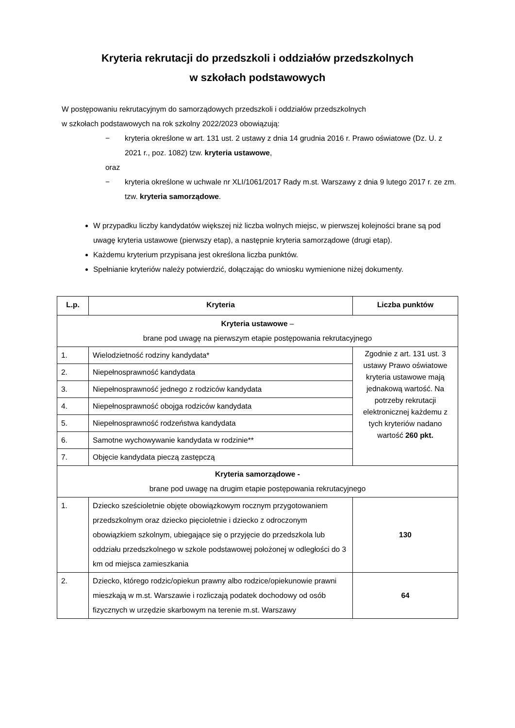Kryteria rekrutacji do przedszkoli i oddziałów przedszkolnych
w szkołach podstawowych
W postępowaniu rekrutacyjnym do samorządowych przedszkoli i oddziałów przedszkolnych
w szkołach podstawowych na rok szkolny 2022/2023 obowiązują:
− kryteria określone w art. 131 ust. 2 ustawy z dnia 14 grudnia 2016 r. Prawo oświatowe (Dz. U. z 2021 r., poz. 1082) tzw. kryteria ustawowe,
oraz
− kryteria określone w uchwale nr XLI/1061/2017 Rady m.st. Warszawy z dnia 9 lutego 2017 r. ze zm. tzw. kryteria samorządowe.
W przypadku liczby kandydatów większej niż liczba wolnych miejsc, w pierwszej kolejności brane są pod uwagę kryteria ustawowe (pierwszy etap), a następnie kryteria samorządowe (drugi etap).
Każdemu kryterium przypisana jest określona liczba punktów.
Spełnianie kryteriów należy potwierdzić, dołączając do wniosku wymienione niżej dokumenty.
| L.p. | Kryteria | Liczba punktów |
| --- | --- | --- |
| Kryteria ustawowe – brane pod uwagę na pierwszym etapie postępowania rekrutacyjnego | | |
| 1. | Wielodzietność rodziny kandydata* | Zgodnie z art. 131 ust. 3 ustawy Prawo oświatowe kryteria ustawowe mają jednakową wartość. Na potrzeby rekrutacji elektronicznej każdemu z tych kryteriów nadano wartość 260 pkt. |
| 2. | Niepełnosprawność kandydata | |
| 3. | Niepełnosprawność jednego z rodziców kandydata | |
| 4. | Niepełnosprawność obojga rodziców kandydata | |
| 5. | Niepełnosprawność rodzeństwa kandydata | |
| 6. | Samotne wychowywanie kandydata w rodzinie** | |
| 7. | Objęcie kandydata pieczą zastępczą | |
| Kryteria samorządowe - brane pod uwagę na drugim etapie postępowania rekrutacyjnego | | |
| 1. | Dziecko sześcioletnie objęte obowiązkowym rocznym przygotowaniem przedszkolnym oraz dziecko pięcioletnie i dziecko z odroczonym obowiązkiem szkolnym, ubiegające się o przyjęcie do przedszkola lub oddziału przedszkolnego w szkole podstawowej położonej w odległości do 3 km od miejsca zamieszkania | 130 |
| 2. | Dziecko, którego rodzic/opiekun prawny albo rodzice/opiekunowie prawni mieszkają w m.st. Warszawie i rozliczają podatek dochodowy od osób fizycznych w urzędzie skarbowym na terenie m.st. Warszawy | 64 |